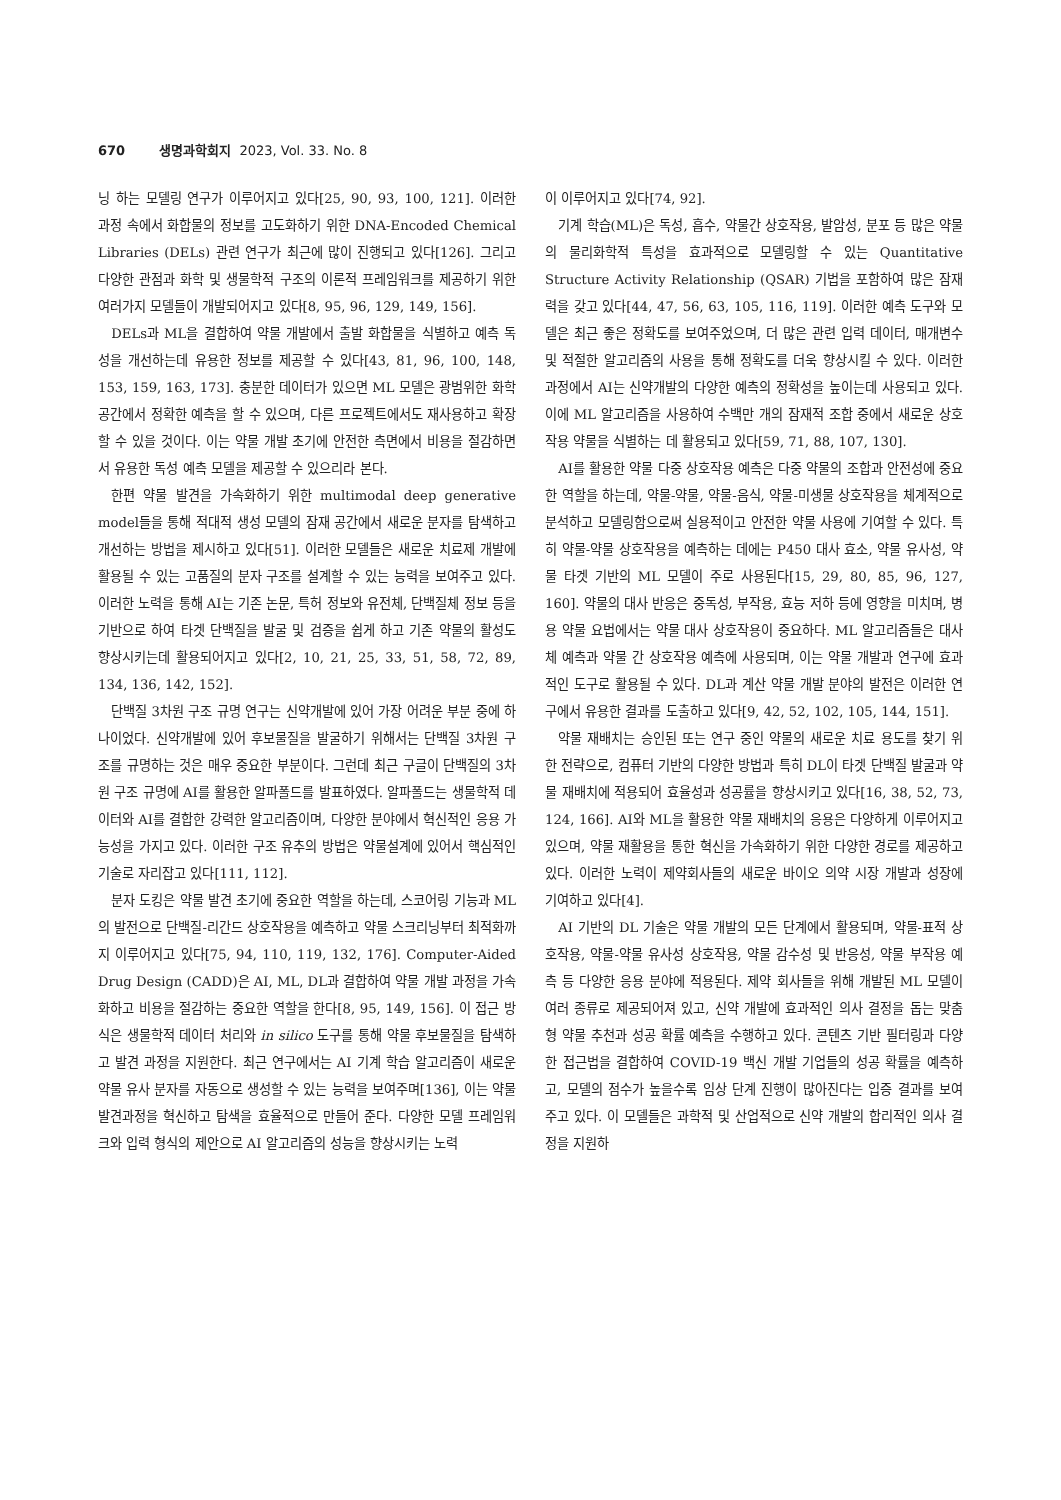670 생명과학회지 2023, Vol. 33. No. 8
닝 하는 모델링 연구가 이루어지고 있다[25, 90, 93, 100, 121]. 이러한 과정 속에서 화합물의 정보를 고도화하기 위한 DNA-Encoded Chemical Libraries (DELs) 관련 연구가 최근에 많이 진행되고 있다[126]. 그리고 다양한 관점과 화학 및 생물학적 구조의 이론적 프레임워크를 제공하기 위한 여러가지 모델들이 개발되어지고 있다[8, 95, 96, 129, 149, 156].
DELs과 ML을 결합하여 약물 개발에서 출발 화합물을 식별하고 예측 독성을 개선하는데 유용한 정보를 제공할 수 있다[43, 81, 96, 100, 148, 153, 159, 163, 173]. 충분한 데이터가 있으면 ML 모델은 광범위한 화학 공간에서 정확한 예측을 할 수 있으며, 다른 프로젝트에서도 재사용하고 확장할 수 있을 것이다. 이는 약물 개발 초기에 안전한 측면에서 비용을 절감하면서 유용한 독성 예측 모델을 제공할 수 있으리라 본다.
한편 약물 발견을 가속화하기 위한 multimodal deep generative model들을 통해 적대적 생성 모델의 잠재 공간에서 새로운 분자를 탐색하고 개선하는 방법을 제시하고 있다[51]. 이러한 모델들은 새로운 치료제 개발에 활용될 수 있는 고품질의 분자 구조를 설계할 수 있는 능력을 보여주고 있다. 이러한 노력을 통해 AI는 기존 논문, 특허 정보와 유전체, 단백질체 정보 등을 기반으로 하여 타겟 단백질을 발굴 및 검증을 쉽게 하고 기존 약물의 활성도 향상시키는데 활용되어지고 있다[2, 10, 21, 25, 33, 51, 58, 72, 89, 134, 136, 142, 152].
단백질 3차원 구조 규명 연구는 신약개발에 있어 가장 어려운 부분 중에 하나이었다. 신약개발에 있어 후보물질을 발굴하기 위해서는 단백질 3차원 구조를 규명하는 것은 매우 중요한 부분이다. 그런데 최근 구글이 단백질의 3차원 구조 규명에 AI를 활용한 알파폴드를 발표하였다. 알파폴드는 생물학적 데이터와 AI를 결합한 강력한 알고리즘이며, 다양한 분야에서 혁신적인 응용 가능성을 가지고 있다. 이러한 구조 유추의 방법은 약물설계에 있어서 핵심적인 기술로 자리잡고 있다[111, 112].
분자 도킹은 약물 발견 초기에 중요한 역할을 하는데, 스코어링 기능과 ML의 발전으로 단백질-리간드 상호작용을 예측하고 약물 스크리닝부터 최적화까지 이루어지고 있다[75, 94, 110, 119, 132, 176]. Computer-Aided Drug Design (CADD)은 AI, ML, DL과 결합하여 약물 개발 과정을 가속화하고 비용을 절감하는 중요한 역할을 한다[8, 95, 149, 156]. 이 접근 방식은 생물학적 데이터 처리와 in silico 도구를 통해 약물 후보물질을 탐색하고 발견 과정을 지원한다. 최근 연구에서는 AI 기계 학습 알고리즘이 새로운 약물 유사 분자를 자동으로 생성할 수 있는 능력을 보여주며[136], 이는 약물 발견과정을 혁신하고 탐색을 효율적으로 만들어 준다. 다양한 모델 프레임워크와 입력 형식의 제안으로 AI 알고리즘의 성능을 향상시키는 노력
이 이루어지고 있다[74, 92].
기계 학습(ML)은 독성, 흡수, 약물간 상호작용, 발암성, 분포 등 많은 약물의 물리화학적 특성을 효과적으로 모델링할 수 있는 Quantitative Structure Activity Relationship (QSAR) 기법을 포함하여 많은 잠재력을 갖고 있다[44, 47, 56, 63, 105, 116, 119]. 이러한 예측 도구와 모델은 최근 좋은 정확도를 보여주었으며, 더 많은 관련 입력 데이터, 매개변수 및 적절한 알고리즘의 사용을 통해 정확도를 더욱 향상시킬 수 있다. 이러한 과정에서 AI는 신약개발의 다양한 예측의 정확성을 높이는데 사용되고 있다. 이에 ML 알고리즘을 사용하여 수백만 개의 잠재적 조합 중에서 새로운 상호작용 약물을 식별하는 데 활용되고 있다[59, 71, 88, 107, 130].
AI를 활용한 약물 다중 상호작용 예측은 다중 약물의 조합과 안전성에 중요한 역할을 하는데, 약물-약물, 약물-음식, 약물-미생물 상호작용을 체계적으로 분석하고 모델링함으로써 실용적이고 안전한 약물 사용에 기여할 수 있다. 특히 약물-약물 상호작용을 예측하는 데에는 P450 대사 효소, 약물 유사성, 약물 타겟 기반의 ML 모델이 주로 사용된다[15, 29, 80, 85, 96, 127, 160]. 약물의 대사 반응은 중독성, 부작용, 효능 저하 등에 영향을 미치며, 병용 약물 요법에서는 약물 대사 상호작용이 중요하다. ML 알고리즘들은 대사체 예측과 약물 간 상호작용 예측에 사용되며, 이는 약물 개발과 연구에 효과적인 도구로 활용될 수 있다. DL과 계산 약물 개발 분야의 발전은 이러한 연구에서 유용한 결과를 도출하고 있다[9, 42, 52, 102, 105, 144, 151].
약물 재배치는 승인된 또는 연구 중인 약물의 새로운 치료 용도를 찾기 위한 전략으로, 컴퓨터 기반의 다양한 방법과 특히 DL이 타겟 단백질 발굴과 약물 재배치에 적용되어 효율성과 성공률을 향상시키고 있다[16, 38, 52, 73, 124, 166]. AI와 ML을 활용한 약물 재배치의 응용은 다양하게 이루어지고 있으며, 약물 재활용을 통한 혁신을 가속화하기 위한 다양한 경로를 제공하고 있다. 이러한 노력이 제약회사들의 새로운 바이오 의약 시장 개발과 성장에 기여하고 있다[4].
AI 기반의 DL 기술은 약물 개발의 모든 단계에서 활용되며, 약물-표적 상호작용, 약물-약물 유사성 상호작용, 약물 감수성 및 반응성, 약물 부작용 예측 등 다양한 응용 분야에 적용된다. 제약 회사들을 위해 개발된 ML 모델이 여러 종류로 제공되어져 있고, 신약 개발에 효과적인 의사 결정을 돕는 맞춤형 약물 추천과 성공 확률 예측을 수행하고 있다. 콘텐츠 기반 필터링과 다양한 접근법을 결합하여 COVID-19 백신 개발 기업들의 성공 확률을 예측하고, 모델의 점수가 높을수록 임상 단계 진행이 많아진다는 입증 결과를 보여주고 있다. 이 모델들은 과학적 및 산업적으로 신약 개발의 합리적인 의사 결정을 지원하